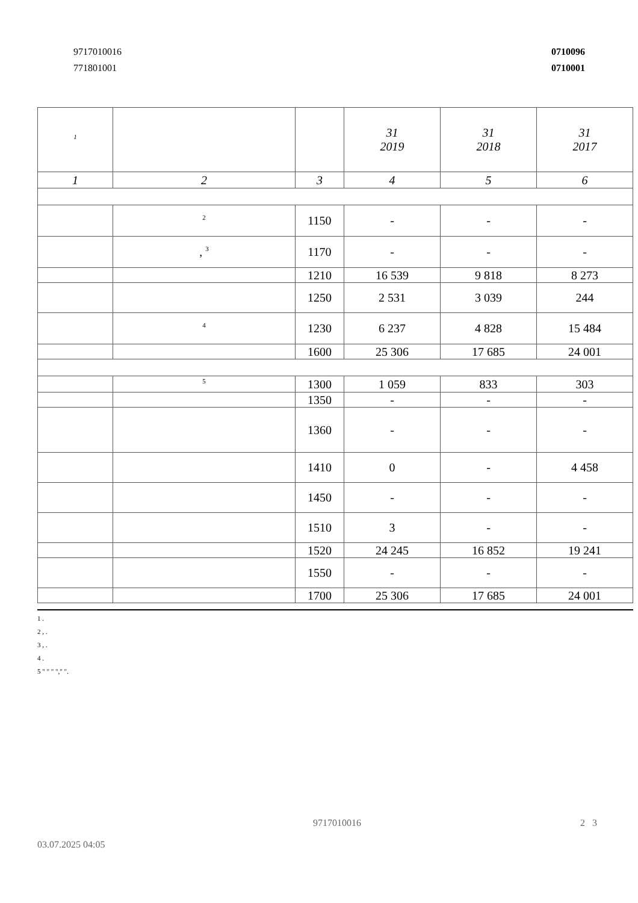0710096
0710001
9717010016
771801001
| <sup>1</sup> | | | 31 2019 | 31 2018 | 31 2017 |
| --- | --- | --- | --- | --- | --- |
| 1 | 2 | 3 | 4 | 5 | 6 |
| | <sup>2</sup> | 1150 | - | - | - |
| | , <sup>3</sup> | 1170 | - | - | - |
| | | 1210 | 16 539 | 9 818 | 8 273 |
| | | 1250 | 2 531 | 3 039 | 244 |
| | <sup>4</sup> | 1230 | 6 237 | 4 828 | 15 484 |
| | | 1600 | 25 306 | 17 685 | 24 001 |
| | <sup>5</sup> | 1300 | 1 059 | 833 | 303 |
| | | 1350 | - | - | - |
| | | 1360 | - | - | - |
| | | 1410 | 0 | - | 4 458 |
| | | 1450 | - | - | - |
| | | 1510 | 3 | - | - |
| | | 1520 | 24 245 | 16 852 | 19 241 |
| | | 1550 | - | - | - |
| | | 1700 | 25 306 | 17 685 | 24 001 |
1 .
2 , .
3 , .
4 .
5 " " " "," ".
9717010016 2 3
03.07.2025 04:05